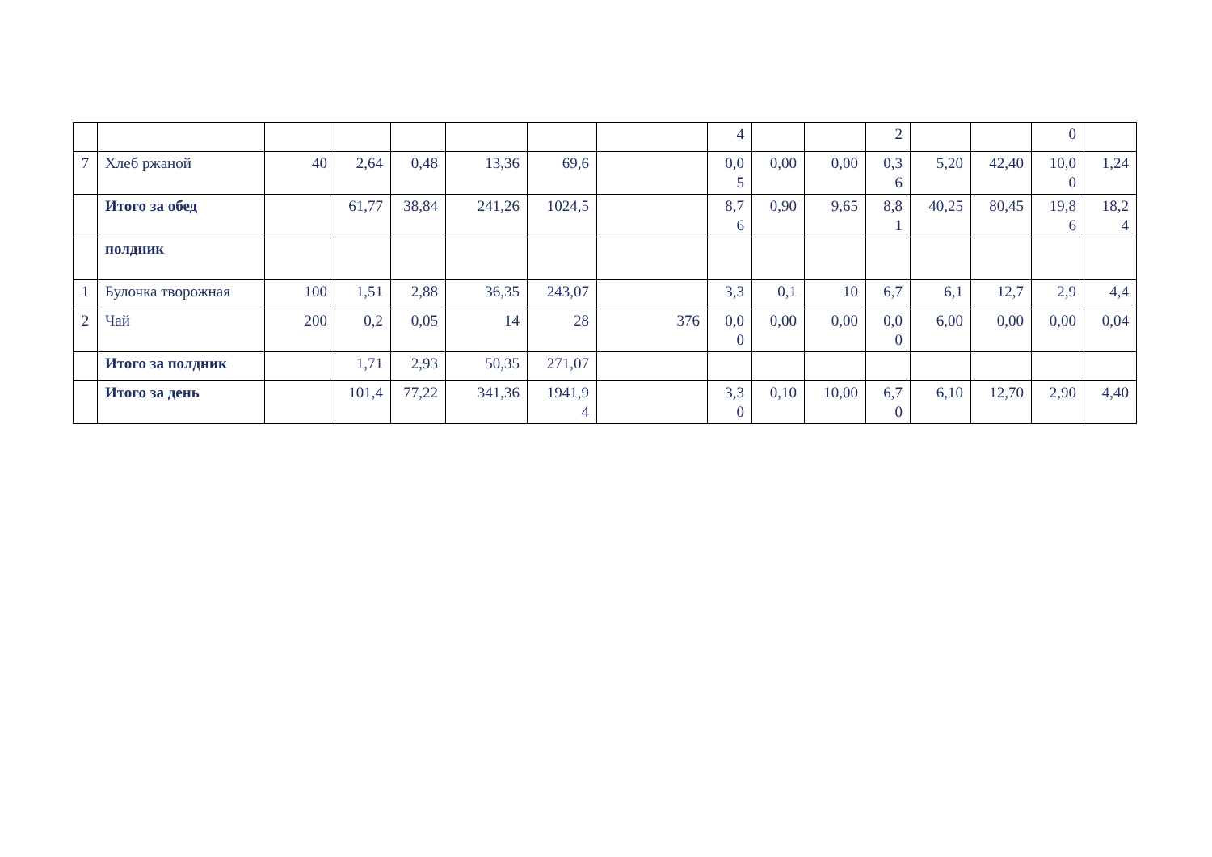| | | | | | | | | 4 | | | 2 | | | 0 | |
| 7 | Хлеб ржаной | 40 | 2,64 | 0,48 | 13,36 | 69,6 | | 0,0 5 | 0,00 | 0,00 | 0,3 6 | 5,20 | 42,40 | 10,0 0 | 1,24 |
| | Итого за обед | | 61,77 | 38,84 | 241,26 | 1024,5 | | 8,7 6 | 0,90 | 9,65 | 8,8 1 | 40,25 | 80,45 | 19,8 6 | 18,2 4 |
| | полдник | | | | | | | | | | | | | | |
| 1 | Булочка творожная | 100 | 1,51 | 2,88 | 36,35 | 243,07 | | 3,3 | 0,1 | 10 | 6,7 | 6,1 | 12,7 | 2,9 | 4,4 |
| 2 | Чай | 200 | 0,2 | 0,05 | 14 | 28 | 376 | 0,0 0 | 0,00 | 0,00 | 0,0 0 | 6,00 | 0,00 | 0,00 | 0,04 |
| | Итого за полдник | | 1,71 | 2,93 | 50,35 | 271,07 | | | | | | | | | |
| | Итого за день | | 101,4 | 77,22 | 341,36 | 1941,9 4 | | 3,3 0 | 0,10 | 10,00 | 6,7 0 | 6,10 | 12,70 | 2,90 | 4,40 |